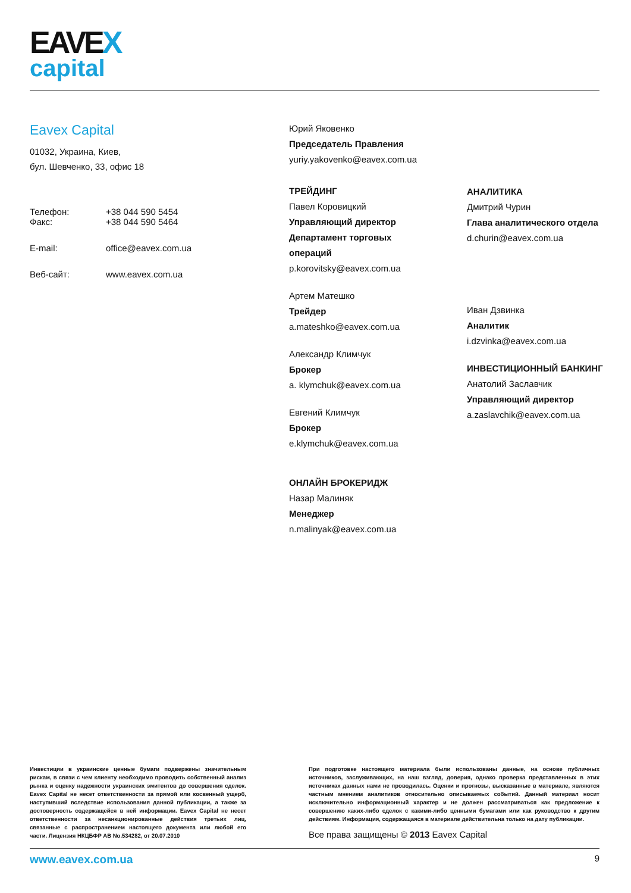EAVEX
capital
Eavex Capital
01032, Украина, Киев,
бул. Шевченко, 33, офис 18
Телефон: +38 044 590 5454
Факс: +38 044 590 5464
E-mail: office@eavex.com.ua
Веб-сайт: www.eavex.com.ua
Юрий Яковенко
Председатель Правления
yuriy.yakovenko@eavex.com.ua
ТРЕЙДИНГ
Павел Коровицкий
Управляющий директор
Департамент торговых
операций
p.korovitsky@eavex.com.ua
Артем Матешко
Трейдер
a.mateshko@eavex.com.ua
Александр Климчук
Брокер
a. klymchuk@eavex.com.ua
Евгений Климчук
Брокер
e.klymchuk@eavex.com.ua
ОНЛАЙН БРОКЕРИДЖ
Назар Малиняк
Менеджер
n.malinyak@eavex.com.ua
АНАЛИТИКА
Дмитрий Чурин
Глава аналитического отдела
d.churin@eavex.com.ua
Иван Дзвинка
Аналитик
i.dzvinka@eavex.com.ua
ИНВЕСТИЦИОННЫЙ БАНКИНГ
Анатолий Заславчик
Управляющий директор
a.zaslavchik@eavex.com.ua
Инвестиции в украинские ценные бумаги подвержены значительным рискам, в связи с чем клиенту необходимо проводить собственный анализ рынка и оценку надежности украинских эмитентов до совершения сделок. Eavex Capital не несет ответственности за прямой или косвенный ущерб, наступивший вследствие использования данной публикации, а также за достоверность содержащейся в ней информации. Eavex Capital не несет ответственности за несанкционированные действия третьих лиц, связанные с распространением настоящего документа или любой его части. Лицензия НКЦБФР АВ No.534282, от 20.07.2010
При подготовке настоящего материала были использованы данные, на основе публичных источников, заслуживающих, на наш взгляд, доверия, однако проверка представленных в этих источниках данных нами не проводилась. Оценки и прогнозы, высказанные в материале, являются частным мнением аналитиков относительно описываемых событий. Данный материал носит исключительно информационный характер и не должен рассматриваться как предложение к совершению каких-либо сделок с какими-либо ценными бумагами или как руководство к другим действиям. Информация, содержащаяся в материале действительна только на дату публикации.
Все права защищены © 2013 Eavex Capital
www.eavex.com.ua 9